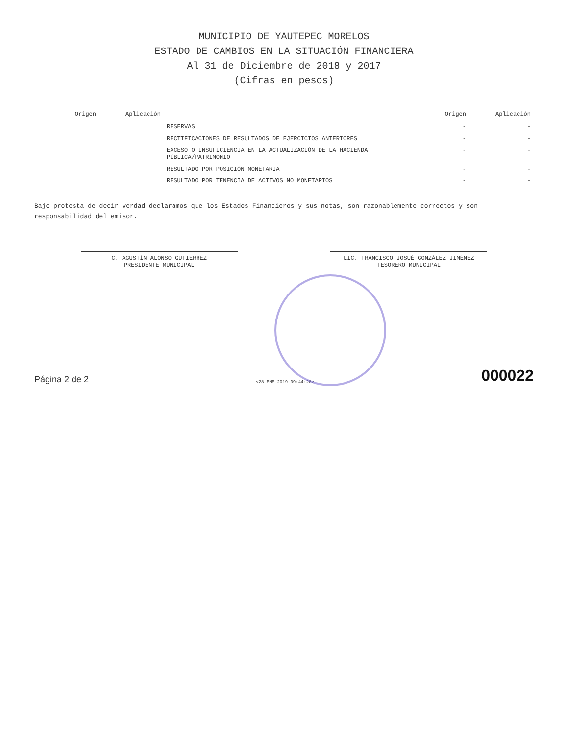MUNICIPIO DE YAUTEPEC MORELOS
ESTADO DE CAMBIOS EN LA SITUACIÓN FINANCIERA
Al 31 de Diciembre de 2018 y 2017
(Cifras en pesos)
| Origen | Aplicación | | Origen | Aplicación |
| --- | --- | --- | --- | --- |
| | | RESERVAS | - | - |
| | | RECTIFICACIONES DE RESULTADOS DE EJERCICIOS ANTERIORES | - | - |
| | | EXCESO O INSUFICIENCIA EN LA ACTUALIZACIÓN DE LA HACIENDA PÚBLICA/PATRIMONIO | - | - |
| | | RESULTADO POR POSICIÓN MONETARIA | - | - |
| | | RESULTADO POR TENENCIA DE ACTIVOS NO MONETARIOS | - | - |
Bajo protesta de decir verdad declaramos que los Estados Financieros y sus notas, son razonablemente correctos y son responsabilidad del emisor.
C. AGUSTÍN ALONSO GUTIERREZ
PRESIDENTE MUNICIPAL
LIC. FRANCISCO JOSUÉ GONZÁLEZ JIMÉNEZ
TESORERO MUNICIPAL
Página 2 de 2
<28 ENE 2019 09:44:28>
000022